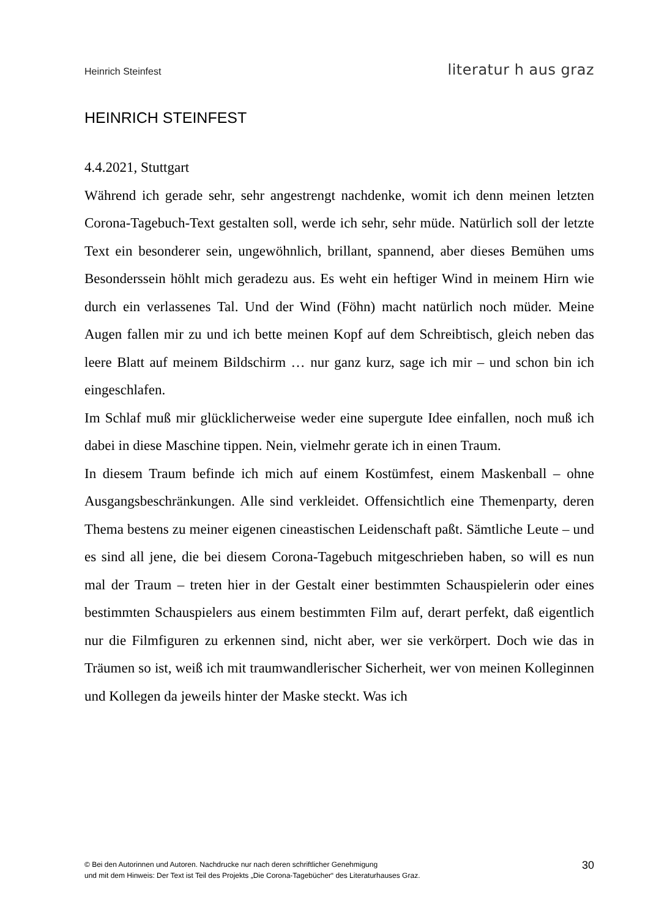Heinrich Steinfest literatur h aus graz
HEINRICH STEINFEST
4.4.2021, Stuttgart
Während ich gerade sehr, sehr angestrengt nachdenke, womit ich denn meinen letzten Corona-Tagebuch-Text gestalten soll, werde ich sehr, sehr müde. Natürlich soll der letzte Text ein besonderer sein, ungewöhnlich, brillant, spannend, aber dieses Bemühen ums Besonderssein höhlt mich geradezu aus. Es weht ein heftiger Wind in meinem Hirn wie durch ein verlassenes Tal. Und der Wind (Föhn) macht natürlich noch müder. Meine Augen fallen mir zu und ich bette meinen Kopf auf dem Schreibtisch, gleich neben das leere Blatt auf meinem Bildschirm … nur ganz kurz, sage ich mir – und schon bin ich eingeschlafen.
Im Schlaf muß mir glücklicherweise weder eine supergute Idee einfallen, noch muß ich dabei in diese Maschine tippen. Nein, vielmehr gerate ich in einen Traum.
In diesem Traum befinde ich mich auf einem Kostümfest, einem Maskenball – ohne Ausgangsbeschränkungen. Alle sind verkleidet. Offensichtlich eine Themenparty, deren Thema bestens zu meiner eigenen cineastischen Leidenschaft paßt. Sämtliche Leute – und es sind all jene, die bei diesem Corona-Tagebuch mitgeschrieben haben, so will es nun mal der Traum – treten hier in der Gestalt einer bestimmten Schauspielerin oder eines bestimmten Schauspielers aus einem bestimmten Film auf, derart perfekt, daß eigentlich nur die Filmfiguren zu erkennen sind, nicht aber, wer sie verkörpert. Doch wie das in Träumen so ist, weiß ich mit traumwandlerischer Sicherheit, wer von meinen Kolleginnen und Kollegen da jeweils hinter der Maske steckt. Was ich
© Bei den Autorinnen und Autoren. Nachdrucke nur nach deren schriftlicher Genehmigung
und mit dem Hinweis: Der Text ist Teil des Projekts „Die Corona-Tagebücher“ des Literaturhauses Graz. 30